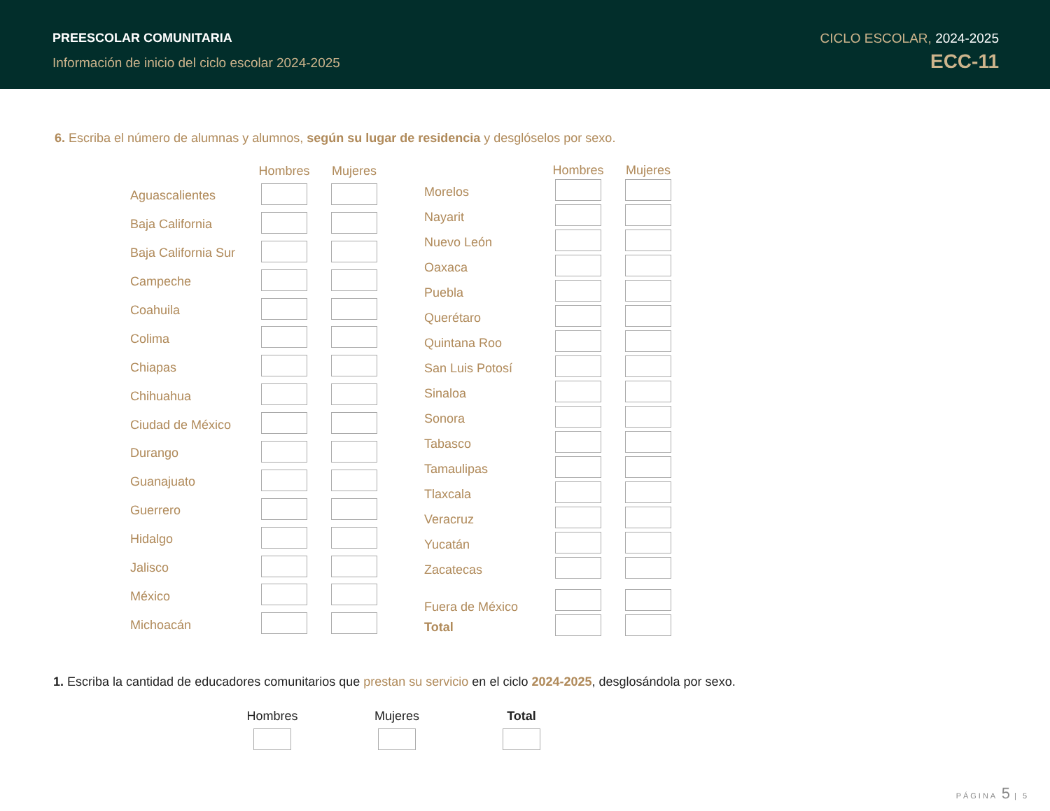PREESCOLAR COMUNITARIA
Información de inicio del ciclo escolar 2024-2025
CICLO ESCOLAR, 2024-2025
ECC-11
6. Escriba el número de alumnas y alumnos, según su lugar de residencia y desglóselos por sexo.
| | Hombres | Mujeres |
| --- | --- | --- |
| Aguascalientes | | |
| Baja California | | |
| Baja California Sur | | |
| Campeche | | |
| Coahuila | | |
| Colima | | |
| Chiapas | | |
| Chihuahua | | |
| Ciudad de México | | |
| Durango | | |
| Guanajuato | | |
| Guerrero | | |
| Hidalgo | | |
| Jalisco | | |
| México | | |
| Michoacán | | |
| | Hombres | Mujeres |
| --- | --- | --- |
| Morelos | | |
| Nayarit | | |
| Nuevo León | | |
| Oaxaca | | |
| Puebla | | |
| Querétaro | | |
| Quintana Roo | | |
| San Luis Potosí | | |
| Sinaloa | | |
| Sonora | | |
| Tabasco | | |
| Tamaulipas | | |
| Tlaxcala | | |
| Veracruz | | |
| Yucatán | | |
| Zacatecas | | |
| Fuera de México | | |
| Total | | |
1. Escriba la cantidad de educadores comunitarios que prestan su servicio en el ciclo 2024-2025, desglosándola por sexo.
| Hombres | Mujeres | Total |
PÁGINA 5 | 5